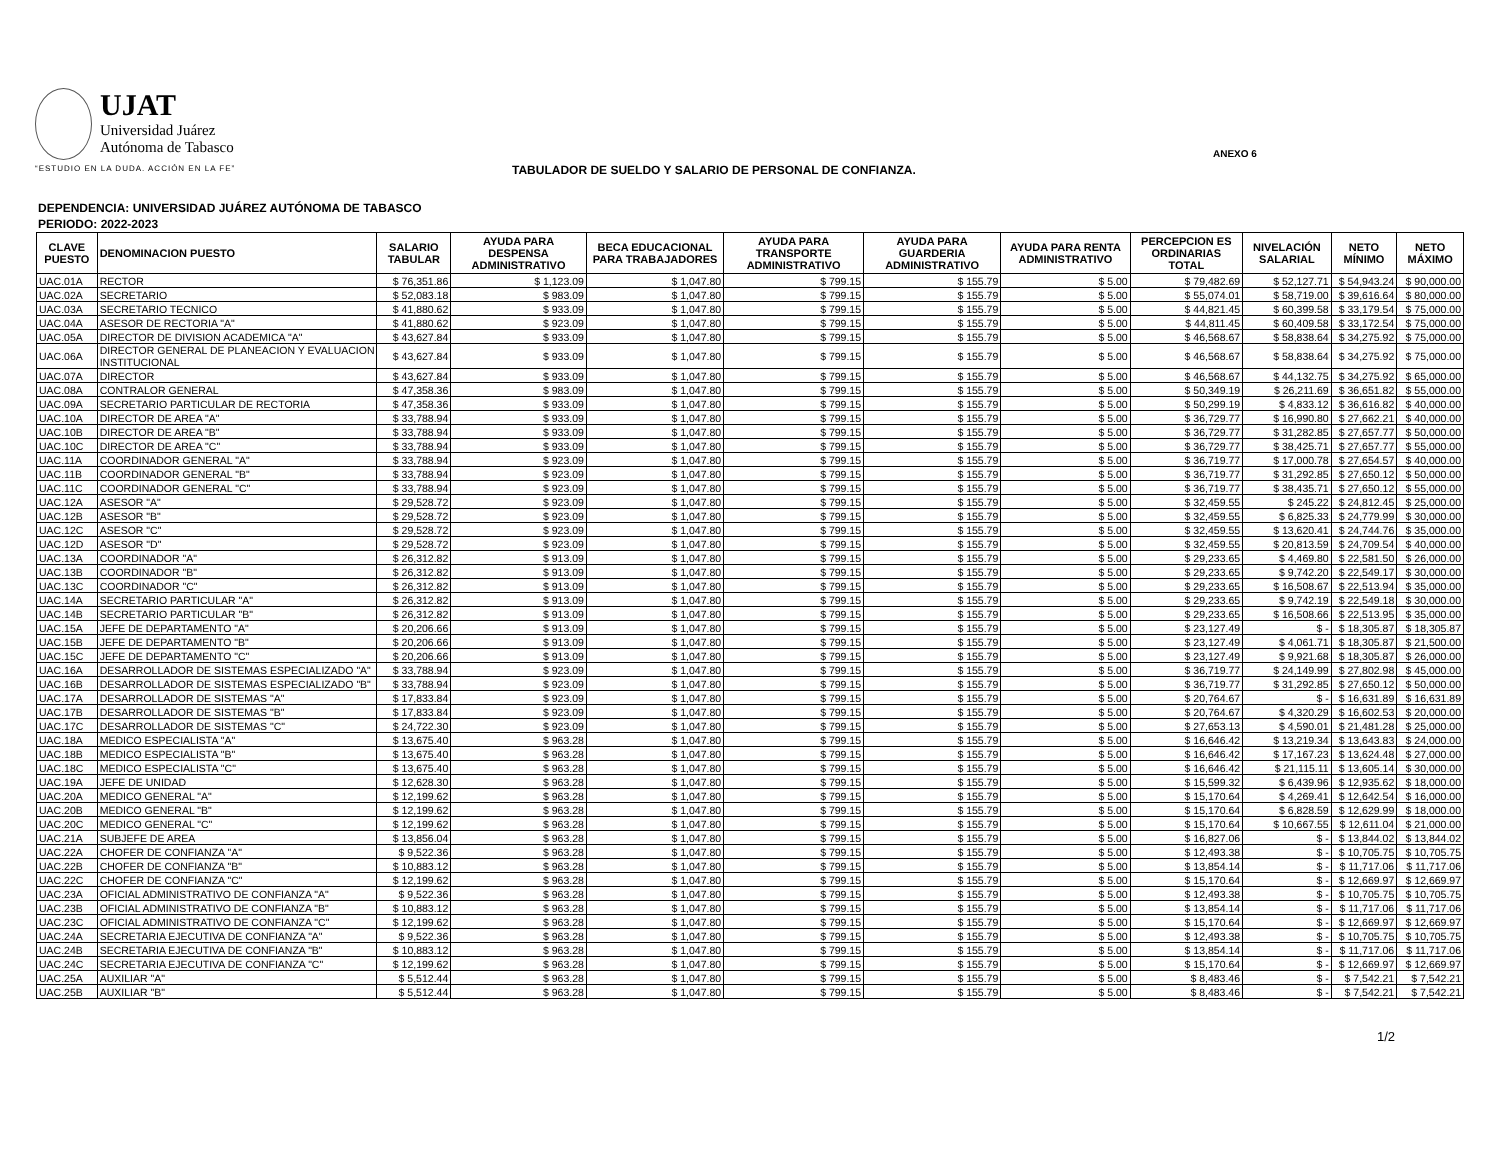UJAT
Universidad Juárez
Autónoma de Tabasco
“ESTUDIO EN LA DUDA. ACCIÓN EN LA FE”
ANEXO 6
TABULADOR DE SUELDO Y SALARIO DE PERSONAL DE CONFIANZA.
DEPENDENCIA: UNIVERSIDAD JUÁREZ AUTÓNOMA DE TABASCO
PERIODO: 2022-2023
| CLAVE PUESTO | DENOMINACION PUESTO | SALARIO TABULAR | AYUDA PARA DESPENSA ADMINISTRATIVO | BECA EDUCACIONAL PARA TRABAJADORES | AYUDA PARA TRANSPORTE ADMINISTRATIVO | AYUDA PARA GUARDERIA ADMINISTRATIVO | AYUDA PARA RENTA ADMINISTRATIVO | PERCEPCION ES ORDINARIAS TOTAL | NIVELACIÓN SALARIAL | NETO MÍNIMO | NETO MÁXIMO |
| --- | --- | --- | --- | --- | --- | --- | --- | --- | --- | --- | --- |
| UAC.01A | RECTOR | $ 76,351.86 | $ 1,123.09 | $ 1,047.80 | $ 799.15 | $ 155.79 | $ 5.00 | $ 79,482.69 | $ 52,127.71 | $ 54,943.24 | $ 90,000.00 |
| UAC.02A | SECRETARIO | $ 52,083.18 | $ 983.09 | $ 1,047.80 | $ 799.15 | $ 155.79 | $ 5.00 | $ 55,074.01 | $ 58,719.00 | $ 39,616.64 | $ 80,000.00 |
| UAC.03A | SECRETARIO TECNICO | $ 41,880.62 | $ 933.09 | $ 1,047.80 | $ 799.15 | $ 155.79 | $ 5.00 | $ 44,821.45 | $ 60,399.58 | $ 33,179.54 | $ 75,000.00 |
| UAC.04A | ASESOR DE RECTORIA "A" | $ 41,880.62 | $ 923.09 | $ 1,047.80 | $ 799.15 | $ 155.79 | $ 5.00 | $ 44,811.45 | $ 60,409.58 | $ 33,172.54 | $ 75,000.00 |
| UAC.05A | DIRECTOR DE DIVISION ACADEMICA "A" | $ 43,627.84 | $ 933.09 | $ 1,047.80 | $ 799.15 | $ 155.79 | $ 5.00 | $ 46,568.67 | $ 58,838.64 | $ 34,275.92 | $ 75,000.00 |
| UAC.06A | DIRECTOR GENERAL DE PLANEACION Y EVALUACION INSTITUCIONAL | $ 43,627.84 | $ 933.09 | $ 1,047.80 | $ 799.15 | $ 155.79 | $ 5.00 | $ 46,568.67 | $ 58,838.64 | $ 34,275.92 | $ 75,000.00 |
| UAC.07A | DIRECTOR | $ 43,627.84 | $ 933.09 | $ 1,047.80 | $ 799.15 | $ 155.79 | $ 5.00 | $ 46,568.67 | $ 44,132.75 | $ 34,275.92 | $ 65,000.00 |
| UAC.08A | CONTRALOR GENERAL | $ 47,358.36 | $ 983.09 | $ 1,047.80 | $ 799.15 | $ 155.79 | $ 5.00 | $ 50,349.19 | $ 26,211.69 | $ 36,651.82 | $ 55,000.00 |
| UAC.09A | SECRETARIO PARTICULAR DE RECTORIA | $ 47,358.36 | $ 933.09 | $ 1,047.80 | $ 799.15 | $ 155.79 | $ 5.00 | $ 50,299.19 | $ 4,833.12 | $ 36,616.82 | $ 40,000.00 |
| UAC.10A | DIRECTOR DE AREA "A" | $ 33,788.94 | $ 933.09 | $ 1,047.80 | $ 799.15 | $ 155.79 | $ 5.00 | $ 36,729.77 | $ 16,990.80 | $ 27,662.21 | $ 40,000.00 |
| UAC.10B | DIRECTOR DE AREA "B" | $ 33,788.94 | $ 933.09 | $ 1,047.80 | $ 799.15 | $ 155.79 | $ 5.00 | $ 36,729.77 | $ 31,282.85 | $ 27,657.77 | $ 50,000.00 |
| UAC.10C | DIRECTOR DE AREA "C" | $ 33,788.94 | $ 933.09 | $ 1,047.80 | $ 799.15 | $ 155.79 | $ 5.00 | $ 36,729.77 | $ 38,425.71 | $ 27,657.77 | $ 55,000.00 |
| UAC.11A | COORDINADOR GENERAL "A" | $ 33,788.94 | $ 923.09 | $ 1,047.80 | $ 799.15 | $ 155.79 | $ 5.00 | $ 36,719.77 | $ 17,000.78 | $ 27,654.57 | $ 40,000.00 |
| UAC.11B | COORDINADOR GENERAL "B" | $ 33,788.94 | $ 923.09 | $ 1,047.80 | $ 799.15 | $ 155.79 | $ 5.00 | $ 36,719.77 | $ 31,292.85 | $ 27,650.12 | $ 50,000.00 |
| UAC.11C | COORDINADOR GENERAL "C" | $ 33,788.94 | $ 923.09 | $ 1,047.80 | $ 799.15 | $ 155.79 | $ 5.00 | $ 36,719.77 | $ 38,435.71 | $ 27,650.12 | $ 55,000.00 |
| UAC.12A | ASESOR "A" | $ 29,528.72 | $ 923.09 | $ 1,047.80 | $ 799.15 | $ 155.79 | $ 5.00 | $ 32,459.55 | $ 245.22 | $ 24,812.45 | $ 25,000.00 |
| UAC.12B | ASESOR "B" | $ 29,528.72 | $ 923.09 | $ 1,047.80 | $ 799.15 | $ 155.79 | $ 5.00 | $ 32,459.55 | $ 6,825.33 | $ 24,779.99 | $ 30,000.00 |
| UAC.12C | ASESOR "C" | $ 29,528.72 | $ 923.09 | $ 1,047.80 | $ 799.15 | $ 155.79 | $ 5.00 | $ 32,459.55 | $ 13,620.41 | $ 24,744.76 | $ 35,000.00 |
| UAC.12D | ASESOR "D" | $ 29,528.72 | $ 923.09 | $ 1,047.80 | $ 799.15 | $ 155.79 | $ 5.00 | $ 32,459.55 | $ 20,813.59 | $ 24,709.54 | $ 40,000.00 |
| UAC.13A | COORDINADOR "A" | $ 26,312.82 | $ 913.09 | $ 1,047.80 | $ 799.15 | $ 155.79 | $ 5.00 | $ 29,233.65 | $ 4,469.80 | $ 22,581.50 | $ 26,000.00 |
| UAC.13B | COORDINADOR "B" | $ 26,312.82 | $ 913.09 | $ 1,047.80 | $ 799.15 | $ 155.79 | $ 5.00 | $ 29,233.65 | $ 9,742.20 | $ 22,549.17 | $ 30,000.00 |
| UAC.13C | COORDINADOR "C" | $ 26,312.82 | $ 913.09 | $ 1,047.80 | $ 799.15 | $ 155.79 | $ 5.00 | $ 29,233.65 | $ 16,508.67 | $ 22,513.94 | $ 35,000.00 |
| UAC.14A | SECRETARIO PARTICULAR "A" | $ 26,312.82 | $ 913.09 | $ 1,047.80 | $ 799.15 | $ 155.79 | $ 5.00 | $ 29,233.65 | $ 9,742.19 | $ 22,549.18 | $ 30,000.00 |
| UAC.14B | SECRETARIO PARTICULAR "B" | $ 26,312.82 | $ 913.09 | $ 1,047.80 | $ 799.15 | $ 155.79 | $ 5.00 | $ 29,233.65 | $ 16,508.66 | $ 22,513.95 | $ 35,000.00 |
| UAC.15A | JEFE DE DEPARTAMENTO "A" | $ 20,206.66 | $ 913.09 | $ 1,047.80 | $ 799.15 | $ 155.79 | $ 5.00 | $ 23,127.49 | $ - | $ 18,305.87 | $ 18,305.87 |
| UAC.15B | JEFE DE DEPARTAMENTO "B" | $ 20,206.66 | $ 913.09 | $ 1,047.80 | $ 799.15 | $ 155.79 | $ 5.00 | $ 23,127.49 | $ 4,061.71 | $ 18,305.87 | $ 21,500.00 |
| UAC.15C | JEFE DE DEPARTAMENTO "C" | $ 20,206.66 | $ 913.09 | $ 1,047.80 | $ 799.15 | $ 155.79 | $ 5.00 | $ 23,127.49 | $ 9,921.68 | $ 18,305.87 | $ 26,000.00 |
| UAC.16A | DESARROLLADOR DE SISTEMAS ESPECIALIZADO "A" | $ 33,788.94 | $ 923.09 | $ 1,047.80 | $ 799.15 | $ 155.79 | $ 5.00 | $ 36,719.77 | $ 24,149.99 | $ 27,802.98 | $ 45,000.00 |
| UAC.16B | DESARROLLADOR DE SISTEMAS ESPECIALIZADO "B" | $ 33,788.94 | $ 923.09 | $ 1,047.80 | $ 799.15 | $ 155.79 | $ 5.00 | $ 36,719.77 | $ 31,292.85 | $ 27,650.12 | $ 50,000.00 |
| UAC.17A | DESARROLLADOR DE SISTEMAS "A" | $ 17,833.84 | $ 923.09 | $ 1,047.80 | $ 799.15 | $ 155.79 | $ 5.00 | $ 20,764.67 | $ - | $ 16,631.89 | $ 16,631.89 |
| UAC.17B | DESARROLLADOR DE SISTEMAS "B" | $ 17,833.84 | $ 923.09 | $ 1,047.80 | $ 799.15 | $ 155.79 | $ 5.00 | $ 20,764.67 | $ 4,320.29 | $ 16,602.53 | $ 20,000.00 |
| UAC.17C | DESARROLLADOR DE SISTEMAS "C" | $ 24,722.30 | $ 923.09 | $ 1,047.80 | $ 799.15 | $ 155.79 | $ 5.00 | $ 27,653.13 | $ 4,590.01 | $ 21,481.28 | $ 25,000.00 |
| UAC.18A | MEDICO ESPECIALISTA "A" | $ 13,675.40 | $ 963.28 | $ 1,047.80 | $ 799.15 | $ 155.79 | $ 5.00 | $ 16,646.42 | $ 13,219.34 | $ 13,643.83 | $ 24,000.00 |
| UAC.18B | MEDICO ESPECIALISTA "B" | $ 13,675.40 | $ 963.28 | $ 1,047.80 | $ 799.15 | $ 155.79 | $ 5.00 | $ 16,646.42 | $ 17,167.23 | $ 13,624.48 | $ 27,000.00 |
| UAC.18C | MEDICO ESPECIALISTA "C" | $ 13,675.40 | $ 963.28 | $ 1,047.80 | $ 799.15 | $ 155.79 | $ 5.00 | $ 16,646.42 | $ 21,115.11 | $ 13,605.14 | $ 30,000.00 |
| UAC.19A | JEFE DE UNIDAD | $ 12,628.30 | $ 963.28 | $ 1,047.80 | $ 799.15 | $ 155.79 | $ 5.00 | $ 15,599.32 | $ 6,439.96 | $ 12,935.62 | $ 18,000.00 |
| UAC.20A | MEDICO GENERAL "A" | $ 12,199.62 | $ 963.28 | $ 1,047.80 | $ 799.15 | $ 155.79 | $ 5.00 | $ 15,170.64 | $ 4,269.41 | $ 12,642.54 | $ 16,000.00 |
| UAC.20B | MEDICO GENERAL "B" | $ 12,199.62 | $ 963.28 | $ 1,047.80 | $ 799.15 | $ 155.79 | $ 5.00 | $ 15,170.64 | $ 6,828.59 | $ 12,629.99 | $ 18,000.00 |
| UAC.20C | MEDICO GENERAL "C" | $ 12,199.62 | $ 963.28 | $ 1,047.80 | $ 799.15 | $ 155.79 | $ 5.00 | $ 15,170.64 | $ 10,667.55 | $ 12,611.04 | $ 21,000.00 |
| UAC.21A | SUBJEFE DE AREA | $ 13,856.04 | $ 963.28 | $ 1,047.80 | $ 799.15 | $ 155.79 | $ 5.00 | $ 16,827.06 | $ - | $ 13,844.02 | $ 13,844.02 |
| UAC.22A | CHOFER DE CONFIANZA "A" | $ 9,522.36 | $ 963.28 | $ 1,047.80 | $ 799.15 | $ 155.79 | $ 5.00 | $ 12,493.38 | $ - | $ 10,705.75 | $ 10,705.75 |
| UAC.22B | CHOFER DE CONFIANZA "B" | $ 10,883.12 | $ 963.28 | $ 1,047.80 | $ 799.15 | $ 155.79 | $ 5.00 | $ 13,854.14 | $ - | $ 11,717.06 | $ 11,717.06 |
| UAC.22C | CHOFER DE CONFIANZA "C" | $ 12,199.62 | $ 963.28 | $ 1,047.80 | $ 799.15 | $ 155.79 | $ 5.00 | $ 15,170.64 | $ - | $ 12,669.97 | $ 12,669.97 |
| UAC.23A | OFICIAL ADMINISTRATIVO DE CONFIANZA "A" | $ 9,522.36 | $ 963.28 | $ 1,047.80 | $ 799.15 | $ 155.79 | $ 5.00 | $ 12,493.38 | $ - | $ 10,705.75 | $ 10,705.75 |
| UAC.23B | OFICIAL ADMINISTRATIVO DE CONFIANZA "B" | $ 10,883.12 | $ 963.28 | $ 1,047.80 | $ 799.15 | $ 155.79 | $ 5.00 | $ 13,854.14 | $ - | $ 11,717.06 | $ 11,717.06 |
| UAC.23C | OFICIAL ADMINISTRATIVO DE CONFIANZA "C" | $ 12,199.62 | $ 963.28 | $ 1,047.80 | $ 799.15 | $ 155.79 | $ 5.00 | $ 15,170.64 | $ - | $ 12,669.97 | $ 12,669.97 |
| UAC.24A | SECRETARIA EJECUTIVA DE CONFIANZA "A" | $ 9,522.36 | $ 963.28 | $ 1,047.80 | $ 799.15 | $ 155.79 | $ 5.00 | $ 12,493.38 | $ - | $ 10,705.75 | $ 10,705.75 |
| UAC.24B | SECRETARIA EJECUTIVA DE CONFIANZA "B" | $ 10,883.12 | $ 963.28 | $ 1,047.80 | $ 799.15 | $ 155.79 | $ 5.00 | $ 13,854.14 | $ - | $ 11,717.06 | $ 11,717.06 |
| UAC.24C | SECRETARIA EJECUTIVA DE CONFIANZA "C" | $ 12,199.62 | $ 963.28 | $ 1,047.80 | $ 799.15 | $ 155.79 | $ 5.00 | $ 15,170.64 | $ - | $ 12,669.97 | $ 12,669.97 |
| UAC.25A | AUXILIAR "A" | $ 5,512.44 | $ 963.28 | $ 1,047.80 | $ 799.15 | $ 155.79 | $ 5.00 | $ 8,483.46 | $ - | $ 7,542.21 | $ 7,542.21 |
| UAC.25B | AUXILIAR "B" | $ 5,512.44 | $ 963.28 | $ 1,047.80 | $ 799.15 | $ 155.79 | $ 5.00 | $ 8,483.46 | $ - | $ 7,542.21 | $ 7,542.21 |
1/2